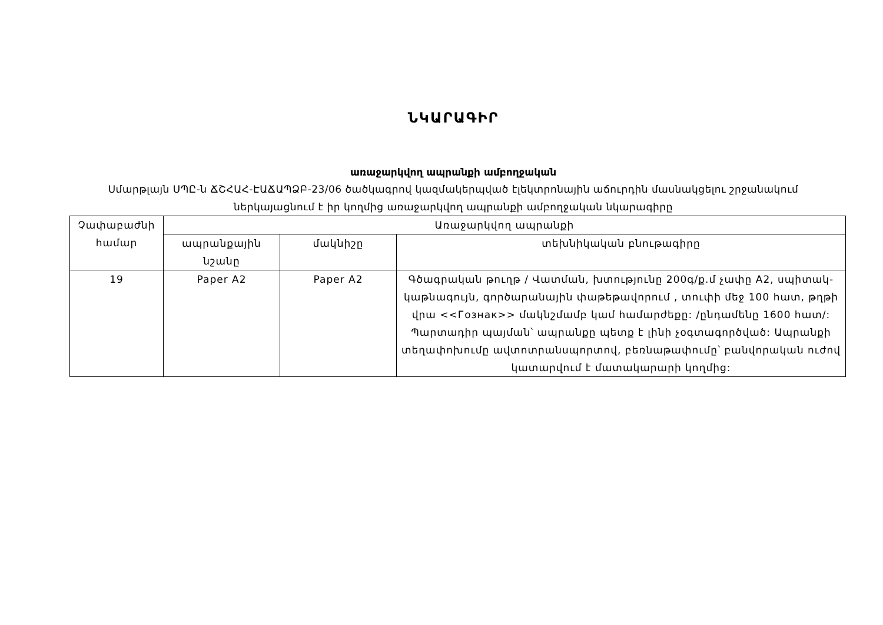ՆԿԱՐԱԳԻՐ
առաջարկվող ապրանքի ամբողջական
Սմարթլայն ՍՊԸ-ն ՃՇՀԱՀ-ԷԱՃԱՊՁԲ-23/06 ծածկագրով կազմակերպված էլեկտրոնային աճուրդին մասնակցելու շրջանակում
ներկայացնում է իր կողմից առաջարկվող ապրանքի ամբողջական նկարագիրը
| Չափաբաժնի համար | Առաջարկվող ապրանքի | | |
| --- | --- | --- | --- |
| | ապրանքային նշանը | մակնիշը | տեխնիկական բնութագիրը |
| 19 | Paper A2 | Paper A2 | Գծագրական թուղթ / Վատման, խտությունը 200գ/ք.մ չափը A2, սպիտակ-կաթնագույն, գործարանային փաթեթավորում , տուփի մեջ 100 հատ, թղթի վրա <<Гознак>> մակնշմամբ կամ համարժեքը: /ընդամենը 1600 հատ/: Պարտադիր պայման՝ ապրանքը պետք է լինի չօգտագործված: Ապրանքի տեղափոխումը ավտոտրանսպորտով, բեռնաթափումը՝ բանվորական ուժով կատարվում է մատակարարի կողմից: |